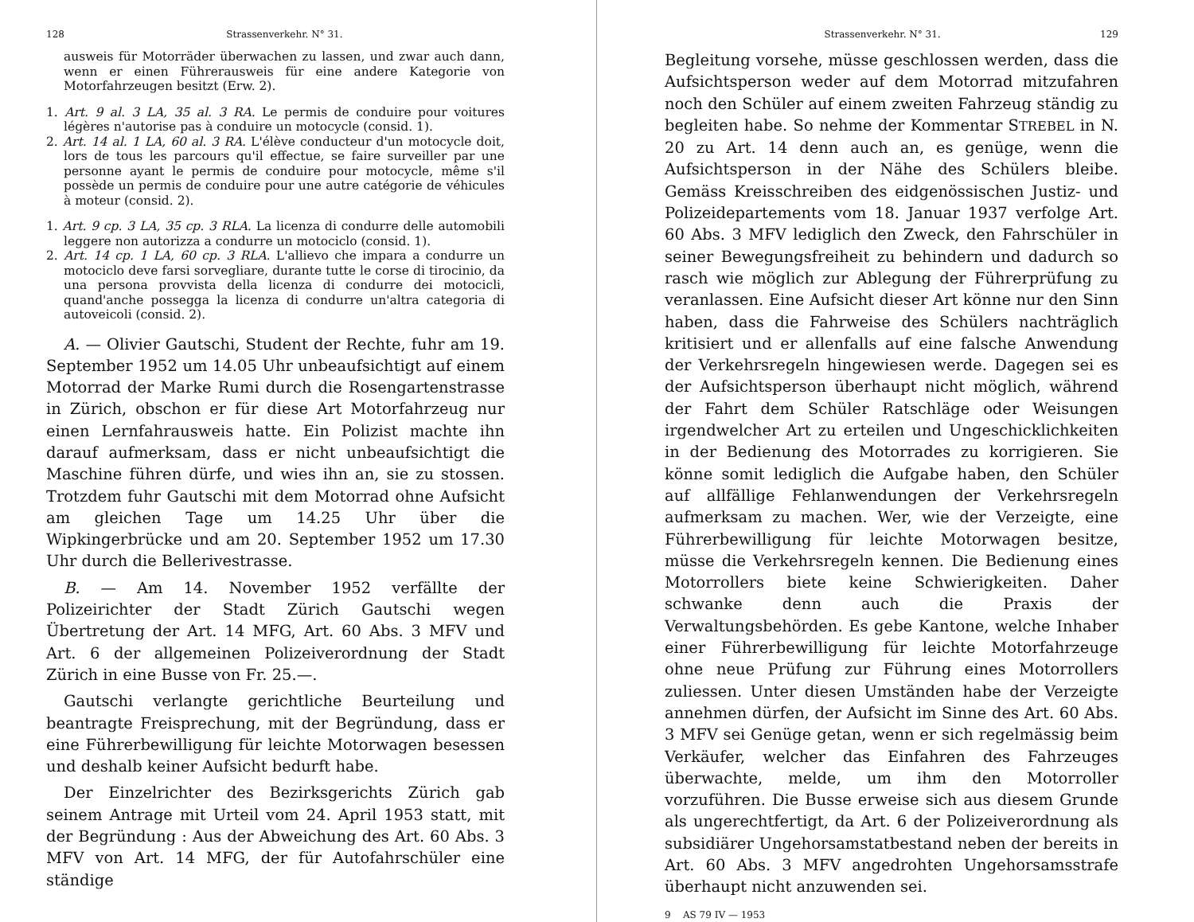128 Strassenverkehr. N° 31.
ausweis für Motorräder überwachen zu lassen, und zwar auch dann, wenn er einen Führerausweis für eine andere Kategorie von Motorfahrzeugen besitzt (Erw. 2).
1. Art. 9 al. 3 LA, 35 al. 3 RA. Le permis de conduire pour voitures légères n'autorise pas à conduire un motocycle (consid. 1).
2. Art. 14 al. 1 LA, 60 al. 3 RA. L'élève conducteur d'un motocycle doit, lors de tous les parcours qu'il effectue, se faire surveiller par une personne ayant le permis de conduire pour motocycle, même s'il possède un permis de conduire pour une autre catégorie de véhicules à moteur (consid. 2).
1. Art. 9 cp. 3 LA, 35 cp. 3 RLA. La licenza di condurre delle automobili leggere non autorizza a condurre un motociclo (consid. 1).
2. Art. 14 cp. 1 LA, 60 cp. 3 RLA. L'allievo che impara a condurre un motociclo deve farsi sorvegliare, durante tutte le corse di tirocinio, da una persona provvista della licenza di condurre dei motocicli, quand'anche possegga la licenza di condurre un'altra categoria di autoveicoli (consid. 2).
A. — Olivier Gautschi, Student der Rechte, fuhr am 19. September 1952 um 14.05 Uhr unbeaufsichtigt auf einem Motorrad der Marke Rumi durch die Rosengartenstrasse in Zürich, obschon er für diese Art Motorfahrzeug nur einen Lernfahrausweis hatte. Ein Polizist machte ihn darauf aufmerksam, dass er nicht unbeaufsichtigt die Maschine führen dürfe, und wies ihn an, sie zu stossen. Trotzdem fuhr Gautschi mit dem Motorrad ohne Aufsicht am gleichen Tage um 14.25 Uhr über die Wipkingerbrücke und am 20. September 1952 um 17.30 Uhr durch die Bellerivestrasse.
B. — Am 14. November 1952 verfällte der Polizeirichter der Stadt Zürich Gautschi wegen Übertretung der Art. 14 MFG, Art. 60 Abs. 3 MFV und Art. 6 der allgemeinen Polizeiverordnung der Stadt Zürich in eine Busse von Fr. 25.—.
Gautschi verlangte gerichtliche Beurteilung und beantragte Freisprechung, mit der Begründung, dass er eine Führerbewilligung für leichte Motorwagen besessen und deshalb keiner Aufsicht bedurft habe.
Der Einzelrichter des Bezirksgerichts Zürich gab seinem Antrage mit Urteil vom 24. April 1953 statt, mit der Begründung : Aus der Abweichung des Art. 60 Abs. 3 MFV von Art. 14 MFG, der für Autofahrschüler eine ständige
Strassenverkehr. N° 31. 129
Begleitung vorsehe, müsse geschlossen werden, dass die Aufsichtsperson weder auf dem Motorrad mitzufahren noch den Schüler auf einem zweiten Fahrzeug ständig zu begleiten habe. So nehme der Kommentar STREBEL in N. 20 zu Art. 14 denn auch an, es genüge, wenn die Aufsichtsperson in der Nähe des Schülers bleibe. Gemäss Kreisschreiben des eidgenössischen Justiz- und Polizeidepartements vom 18. Januar 1937 verfolge Art. 60 Abs. 3 MFV lediglich den Zweck, den Fahrschüler in seiner Bewegungsfreiheit zu behindern und dadurch so rasch wie möglich zur Ablegung der Führerprüfung zu veranlassen. Eine Aufsicht dieser Art könne nur den Sinn haben, dass die Fahrweise des Schülers nachträglich kritisiert und er allenfalls auf eine falsche Anwendung der Verkehrsregeln hingewiesen werde. Dagegen sei es der Aufsichtsperson überhaupt nicht möglich, während der Fahrt dem Schüler Ratschläge oder Weisungen irgendwelcher Art zu erteilen und Ungeschicklichkeiten in der Bedienung des Motorrades zu korrigieren. Sie könne somit lediglich die Aufgabe haben, den Schüler auf allfällige Fehlanwendungen der Verkehrsregeln aufmerksam zu machen. Wer, wie der Verzeigte, eine Führerbewilligung für leichte Motorwagen besitze, müsse die Verkehrsregeln kennen. Die Bedienung eines Motorrollers biete keine Schwierigkeiten. Daher schwanke denn auch die Praxis der Verwaltungsbehörden. Es gebe Kantone, welche Inhaber einer Führerbewilligung für leichte Motorfahrzeuge ohne neue Prüfung zur Führung eines Motorrollers zuliessen. Unter diesen Umständen habe der Verzeigte annehmen dürfen, der Aufsicht im Sinne des Art. 60 Abs. 3 MFV sei Genüge getan, wenn er sich regelmässig beim Verkäufer, welcher das Einfahren des Fahrzeuges überwachte, melde, um ihm den Motorroller vorzuführen. Die Busse erweise sich aus diesem Grunde als ungerechtfertigt, da Art. 6 der Polizeiverordnung als subsidiärer Ungehorsamstatbestand neben der bereits in Art. 60 Abs. 3 MFV angedrohten Ungehorsamsstrafe überhaupt nicht anzuwenden sei.
9 AS 79 IV — 1953